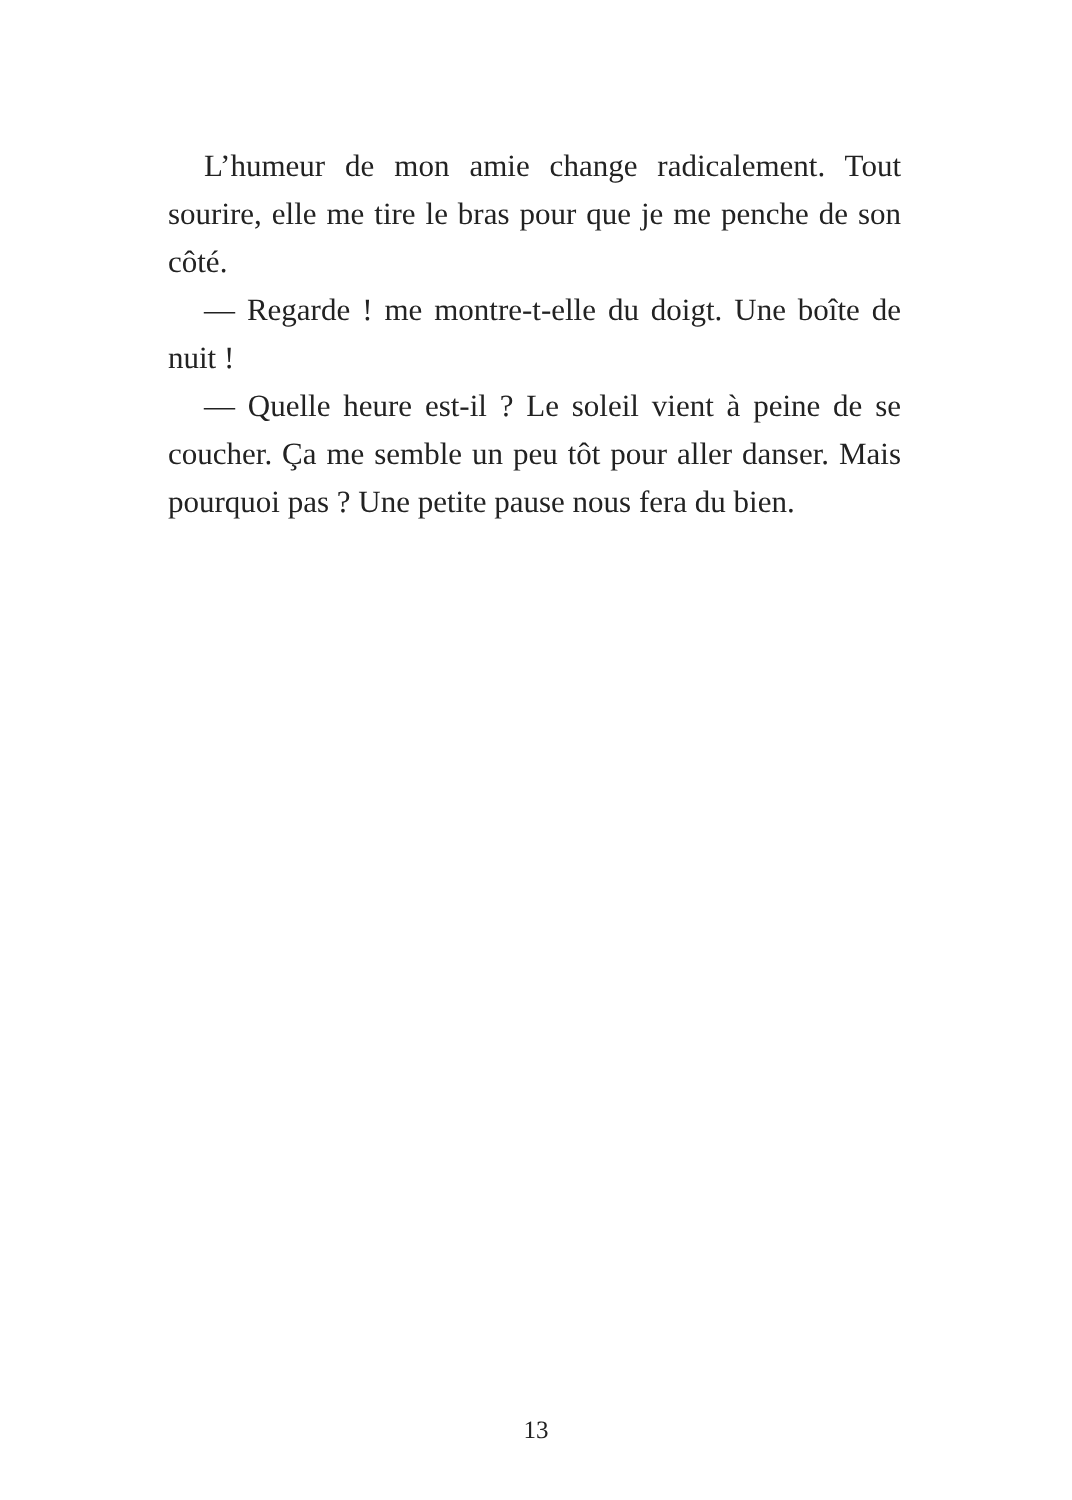L’humeur de mon amie change radicalement. Tout sourire, elle me tire le bras pour que je me penche de son côté.
— Regarde ! me montre-t-elle du doigt. Une boîte de nuit !
— Quelle heure est-il ? Le soleil vient à peine de se coucher. Ça me semble un peu tôt pour aller danser. Mais pourquoi pas ? Une petite pause nous fera du bien.
13